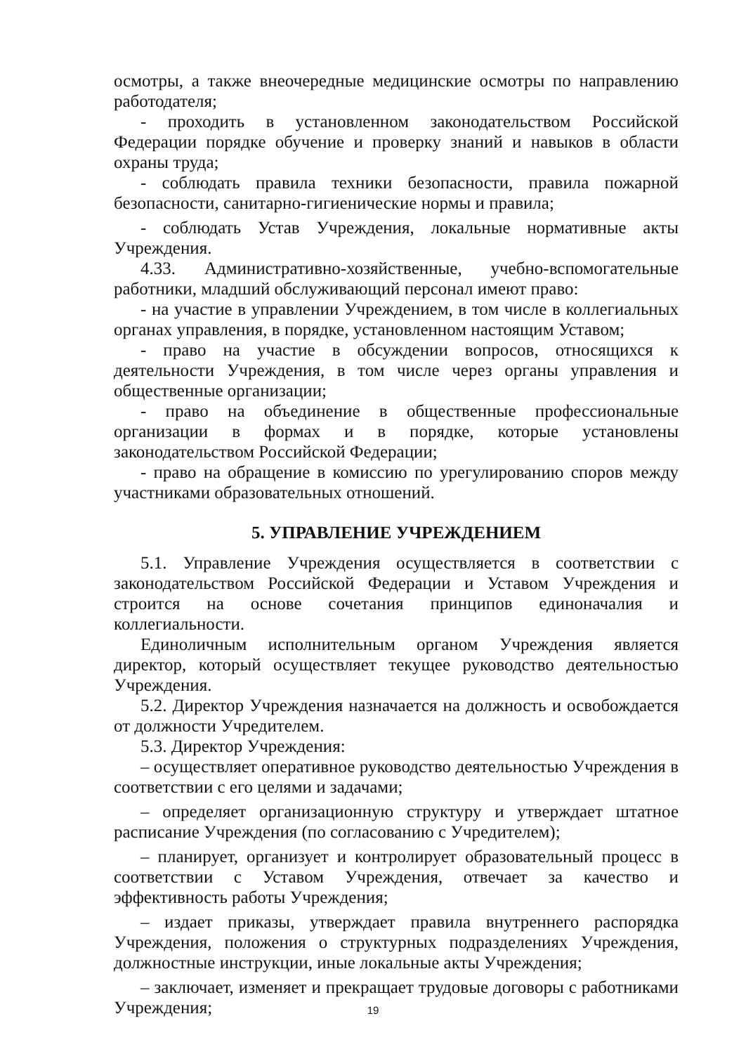осмотры, а также внеочередные медицинские осмотры по направлению работодателя;
- проходить в установленном законодательством Российской Федерации порядке обучение и проверку знаний и навыков в области охраны труда;
- соблюдать правила техники безопасности, правила пожарной безопасности, санитарно-гигиенические нормы и правила;
- соблюдать Устав Учреждения, локальные нормативные акты Учреждения.
4.33. Административно-хозяйственные, учебно-вспомогательные работники, младший обслуживающий персонал имеют право:
- на участие в управлении Учреждением, в том числе в коллегиальных органах управления, в порядке, установленном настоящим Уставом;
- право на участие в обсуждении вопросов, относящихся к деятельности Учреждения, в том числе через органы управления и общественные организации;
- право на объединение в общественные профессиональные организации в формах и в порядке, которые установлены законодательством Российской Федерации;
- право на обращение в комиссию по урегулированию споров между участниками образовательных отношений.
5. УПРАВЛЕНИЕ УЧРЕЖДЕНИЕМ
5.1. Управление Учреждения осуществляется в соответствии с законодательством Российской Федерации и Уставом Учреждения и строится на основе сочетания принципов единоначалия и коллегиальности.
Единоличным исполнительным органом Учреждения является директор, который осуществляет текущее руководство деятельностью Учреждения.
5.2. Директор Учреждения назначается на должность и освобождается от должности Учредителем.
5.3. Директор Учреждения:
– осуществляет оперативное руководство деятельностью Учреждения в соответствии с его целями и задачами;
– определяет организационную структуру и утверждает штатное расписание Учреждения (по согласованию с Учредителем);
– планирует, организует и контролирует образовательный процесс в соответствии с Уставом Учреждения, отвечает за качество и эффективность работы Учреждения;
– издает приказы, утверждает правила внутреннего распорядка Учреждения, положения о структурных подразделениях Учреждения, должностные инструкции, иные локальные акты Учреждения;
– заключает, изменяет и прекращает трудовые договоры с работниками Учреждения;
19